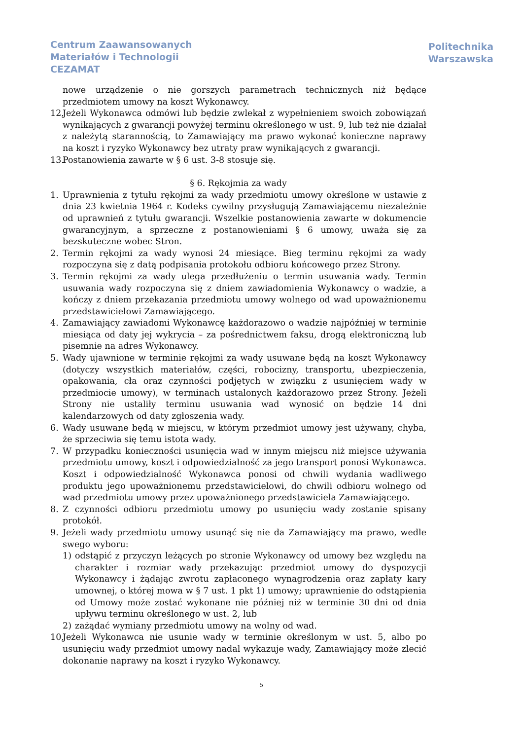Centrum Zaawansowanych
Materiałów i Technologii
CEZAMAT
Politechnika
Warszawska
nowe urządzenie o nie gorszych parametrach technicznych niż będące przedmiotem umowy na koszt Wykonawcy.
12.
Jeżeli Wykonawca odmówi lub będzie zwlekał z wypełnieniem swoich zobowiązań wynikających z gwarancji powyżej terminu określonego w ust. 9, lub też nie działał z należytą starannością, to Zamawiający ma prawo wykonać konieczne naprawy na koszt i ryzyko Wykonawcy bez utraty praw wynikających z gwarancji.
13.
Postanowienia zawarte w § 6 ust. 3-8 stosuje się.
§ 6. Rękojmia za wady
1. Uprawnienia z tytułu rękojmi za wady przedmiotu umowy określone w ustawie z dnia 23 kwietnia 1964 r. Kodeks cywilny przysługują Zamawiającemu niezależnie od uprawnień z tytułu gwarancji. Wszelkie postanowienia zawarte w dokumencie gwarancyjnym, a sprzeczne z postanowieniami § 6 umowy, uważa się za bezskuteczne wobec Stron.
2. Termin rękojmi za wady wynosi 24 miesiące. Bieg terminu rękojmi za wady rozpoczyna się z datą podpisania protokołu odbioru końcowego przez Strony.
3. Termin rękojmi za wady ulega przedłużeniu o termin usuwania wady. Termin usuwania wady rozpoczyna się z dniem zawiadomienia Wykonawcy o wadzie, a kończy z dniem przekazania przedmiotu umowy wolnego od wad upoważnionemu przedstawicielowi Zamawiającego.
4. Zamawiający zawiadomi Wykonawcę każdorazowo o wadzie najpóźniej w terminie miesiąca od daty jej wykrycia – za pośrednictwem faksu, drogą elektroniczną lub pisemnie na adres Wykonawcy.
5. Wady ujawnione w terminie rękojmi za wady usuwane będą na koszt Wykonawcy (dotyczy wszystkich materiałów, części, robocizny, transportu, ubezpieczenia, opakowania, cła oraz czynności podjętych w związku z usunięciem wady w przedmiocie umowy), w terminach ustalonych każdorazowo przez Strony. Jeżeli Strony nie ustaliły terminu usuwania wad wynosić on będzie 14 dni kalendarzowych od daty zgłoszenia wady.
6. Wady usuwane będą w miejscu, w którym przedmiot umowy jest używany, chyba, że sprzeciwia się temu istota wady.
7. W przypadku konieczności usunięcia wad w innym miejscu niż miejsce używania przedmiotu umowy, koszt i odpowiedzialność za jego transport ponosi Wykonawca. Koszt i odpowiedzialność Wykonawca ponosi od chwili wydania wadliwego produktu jego upoważnionemu przedstawicielowi, do chwili odbioru wolnego od wad przedmiotu umowy przez upoważnionego przedstawiciela Zamawiającego.
8. Z czynności odbioru przedmiotu umowy po usunięciu wady zostanie spisany protokół.
9. Jeżeli wady przedmiotu umowy usunąć się nie da Zamawiający ma prawo, wedle swego wyboru:
1) odstąpić z przyczyn leżących po stronie Wykonawcy od umowy bez względu na charakter i rozmiar wady przekazując przedmiot umowy do dyspozycji Wykonawcy i żądając zwrotu zapłaconego wynagrodzenia oraz zapłaty kary umownej, o której mowa w § 7 ust. 1 pkt 1) umowy; uprawnienie do odstąpienia od Umowy może zostać wykonane nie później niż w terminie 30 dni od dnia upływu terminu określonego w ust. 2, lub
2) zażądać wymiany przedmiotu umowy na wolny od wad.
10.
Jeżeli Wykonawca nie usunie wady w terminie określonym w ust. 5, albo po usunięciu wady przedmiot umowy nadal wykazuje wady, Zamawiający może zlecić dokonanie naprawy na koszt i ryzyko Wykonawcy.
5